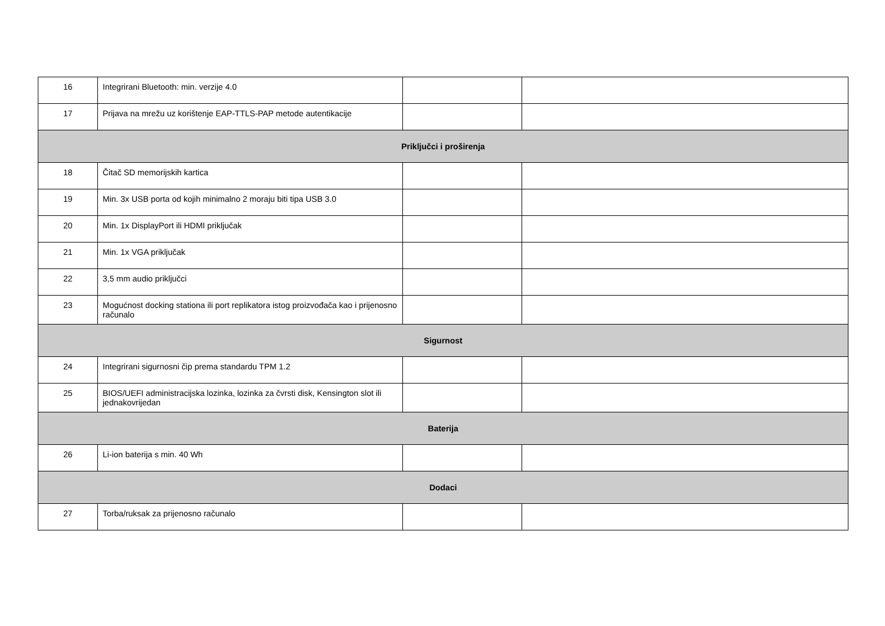| 16 | Integrirani Bluetooth: min. verzije 4.0 | | |
| 17 | Prijava na mrežu uz korištenje EAP-TTLS-PAP metode autentikacije | | |
| Priključci i proširenja | | | |
| 18 | Čitač SD memorijskih kartica | | |
| 19 | Min. 3x USB porta od kojih minimalno 2 moraju biti tipa USB 3.0 | | |
| 20 | Min. 1x DisplayPort ili HDMI priključak | | |
| 21 | Min. 1x VGA priključak | | |
| 22 | 3,5 mm audio priključci | | |
| 23 | Mogućnost docking stationa ili port replikatora istog proizvođača kao i prijenosno računalo | | |
| Sigurnost | | | |
| 24 | Integrirani sigurnosni čip prema standardu TPM 1.2 | | |
| 25 | BIOS/UEFI administracijska lozinka, lozinka za čvrsti disk, Kensington slot ili jednakovrijedan | | |
| Baterija | | | |
| 26 | Li-ion baterija s min. 40 Wh | | |
| Dodaci | | | |
| 27 | Torba/ruksak za prijenosno računalo | | |